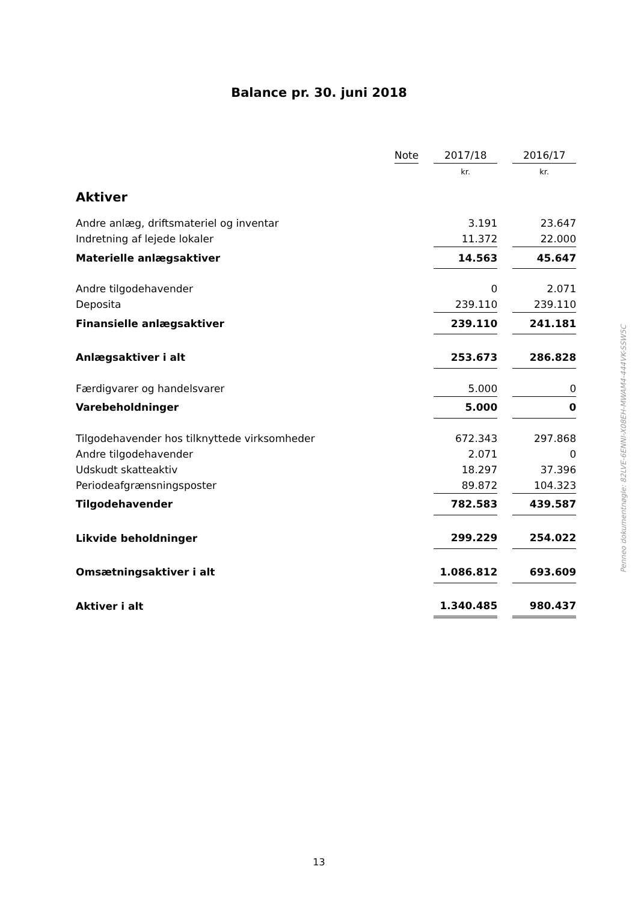Balance pr. 30. juni 2018
| | Note | | 2017/18 | | 2016/17 |
| | | | kr. | | kr. |
| Aktiver | | | | | |
| Andre anlæg, driftsmateriel og inventar | | | 3.191 | | 23.647 |
| Indretning af lejede lokaler | | | 11.372 | | 22.000 |
| Materielle anlægsaktiver | | | 14.563 | | 45.647 |
| Andre tilgodehavender | | | 0 | | 2.071 |
| Deposita | | | 239.110 | | 239.110 |
| Finansielle anlægsaktiver | | | 239.110 | | 241.181 |
| Anlægsaktiver i alt | | | 253.673 | | 286.828 |
| Færdigvarer og handelsvarer | | | 5.000 | | 0 |
| Varebeholdninger | | | 5.000 | | 0 |
| Tilgodehavender hos tilknyttede virksomheder | | | 672.343 | | 297.868 |
| Andre tilgodehavender | | | 2.071 | | 0 |
| Udskudt skatteaktiv | | | 18.297 | | 37.396 |
| Periodeafgrænsningsposter | | | 89.872 | | 104.323 |
| Tilgodehavender | | | 782.583 | | 439.587 |
| Likvide beholdninger | | | 299.229 | | 254.022 |
| Omsætningsaktiver i alt | | | 1.086.812 | | 693.609 |
| Aktiver i alt | | | 1.340.485 | | 980.437 |
Penneo dokumentnøgle: 82LVE-6ENNI-X08EH-MWAM4-444VK-SSW5C
13